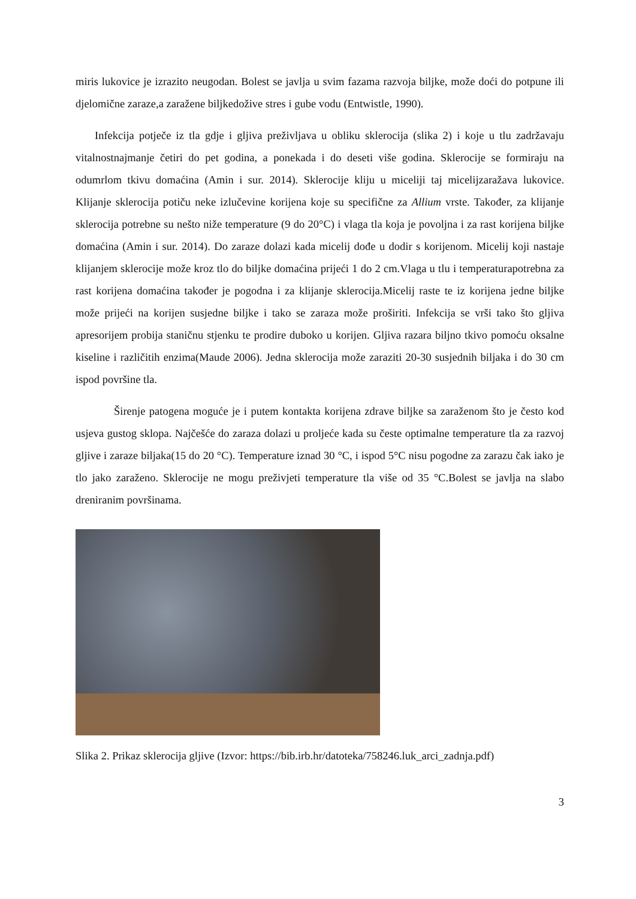miris lukovice je izrazito neugodan. Bolest se javlja u svim fazama razvoja biljke, može doći do potpune ili djelomične zaraze,a zaražene biljkedožive stres i gube vodu (Entwistle, 1990).
Infekcija potječe iz tla gdje i gljiva preživljava u obliku sklerocija (slika 2) i koje u tlu zadržavaju vitalnostnajmanje četiri do pet godina, a ponekada i do deseti više godina. Sklerocije se formiraju na odumrlom tkivu domaćina (Amin i sur. 2014). Sklerocije kliju u miceliji taj micelijzaražava lukovice. Klijanje sklerocija potiču neke izlučevine korijena koje su specifične za Allium vrste. Također, za klijanje sklerocija potrebne su nešto niže temperature (9 do 20°C) i vlaga tla koja je povoljna i za rast korijena biljke domaćina (Amin i sur. 2014). Do zaraze dolazi kada micelij dođe u dodir s korijenom. Micelij koji nastaje klijanjem sklerocije može kroz tlo do biljke domaćina prijeći 1 do 2 cm.Vlaga u tlu i temperaturapotrebna za rast korijena domaćina također je pogodna i za klijanje sklerocija.Micelij raste te iz korijena jedne biljke može prijeći na korijen susjedne biljke i tako se zaraza može proširiti. Infekcija se vrši tako što gljiva apresorijem probija staničnu stjenku te prodire duboko u korijen. Gljiva razara biljno tkivo pomoću oksalne kiseline i različitih enzima(Maude 2006). Jedna sklerocija može zaraziti 20-30 susjednih biljaka i do 30 cm ispod površine tla.
Širenje patogena moguće je i putem kontakta korijena zdrave biljke sa zaraženom što je često kod usjeva gustog sklopa. Najčešće do zaraza dolazi u proljeće kada su česte optimalne temperature tla za razvoj gljive i zaraze biljaka(15 do 20 °C). Temperature iznad 30 °C, i ispod 5°C nisu pogodne za zarazu čak iako je tlo jako zaraženo. Sklerocije ne mogu preživjeti temperature tla više od 35 °C.Bolest se javlja na slabo dreniranim površinama.
Slika 2. Prikaz sklerocija gljive (Izvor: https://bib.irb.hr/datoteka/758246.luk_arci_zadnja.pdf)
3